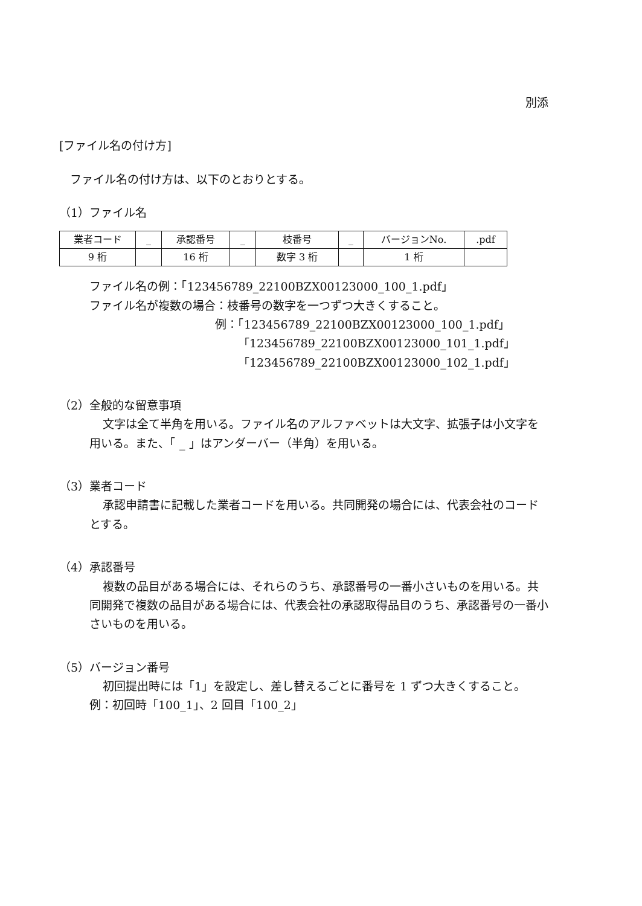別添
[ファイル名の付け方]
ファイル名の付け方は、以下のとおりとする。
（1）ファイル名
| 業者コード | _ | 承認番号 | _ | 枝番号 | _ | バージョンNo. | .pdf |
| 9 桁 | | 16 桁 | | 数字 3 桁 | | 1 桁 | |
ファイル名の例：「123456789_22100BZX00123000_100_1.pdf」
ファイル名が複数の場合：枝番号の数字を一つずつ大きくすること。
例：「123456789_22100BZX00123000_100_1.pdf」
「123456789_22100BZX00123000_101_1.pdf」
「123456789_22100BZX00123000_102_1.pdf」
（2）全般的な留意事項
文字は全て半角を用いる。ファイル名のアルファベットは大文字、拡張子は小文字を用いる。また、「 _ 」はアンダーバー（半角）を用いる。
（3）業者コード
承認申請書に記載した業者コードを用いる。共同開発の場合には、代表会社のコードとする。
（4）承認番号
複数の品目がある場合には、それらのうち、承認番号の一番小さいものを用いる。共同開発で複数の品目がある場合には、代表会社の承認取得品目のうち、承認番号の一番小さいものを用いる。
（5）バージョン番号
初回提出時には「1」を設定し、差し替えるごとに番号を 1 ずつ大きくすること。
例：初回時「100_1」、2 回目「100_2」